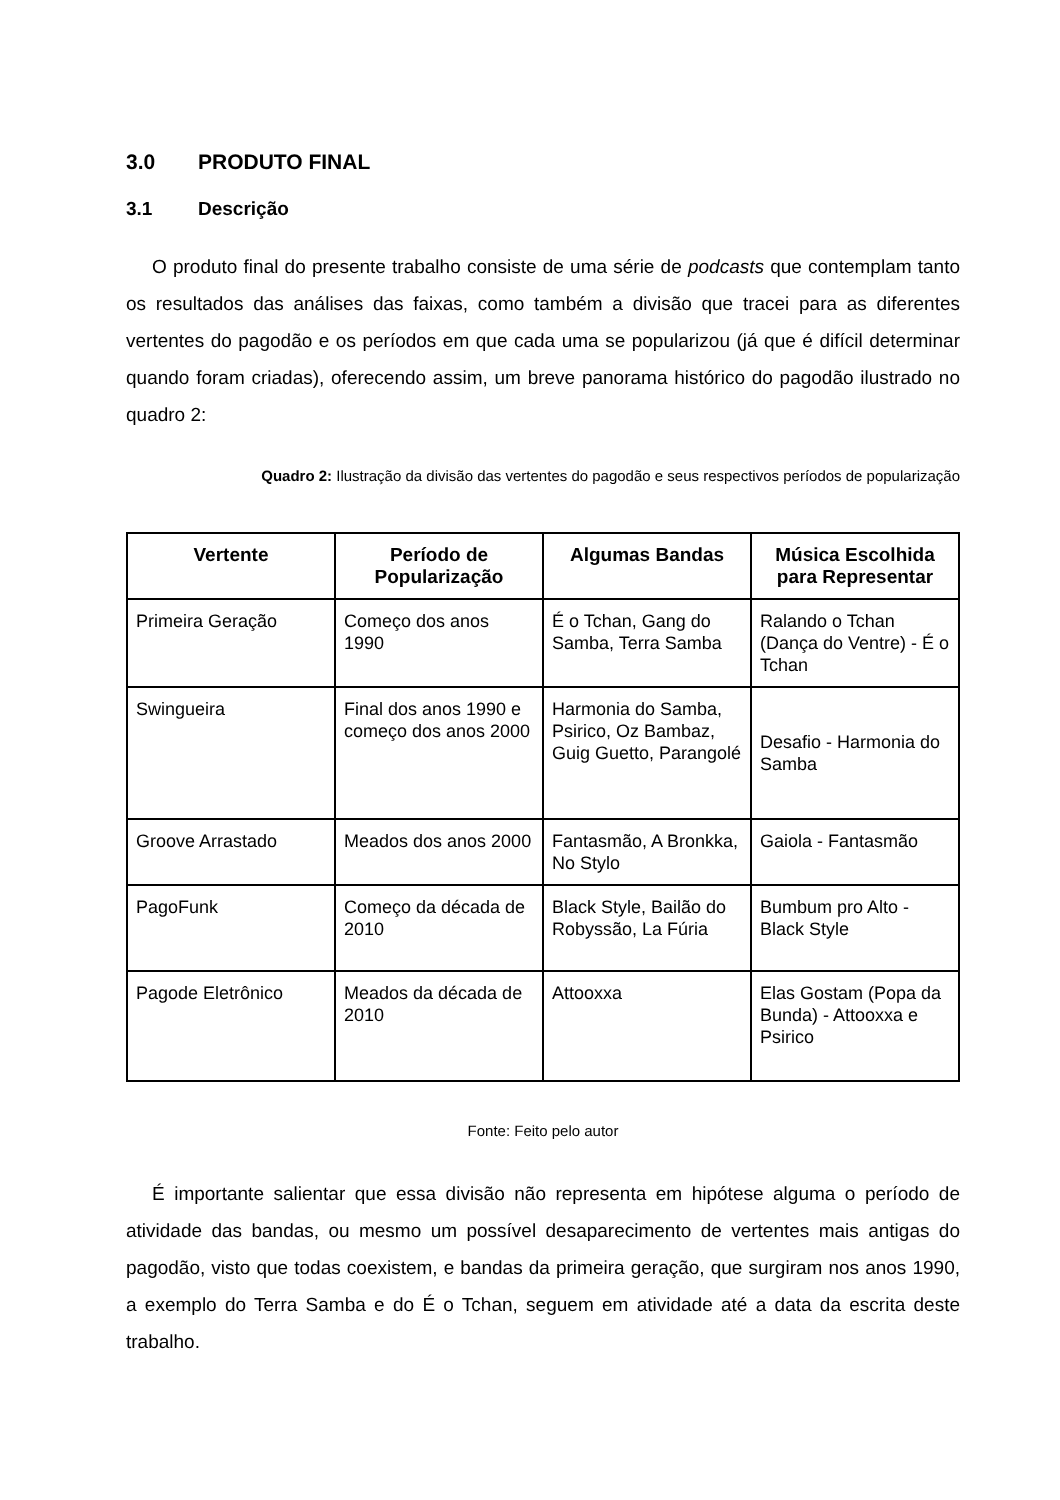3.0 PRODUTO FINAL
3.1 Descrição
O produto final do presente trabalho consiste de uma série de podcasts que contemplam tanto os resultados das análises das faixas, como também a divisão que tracei para as diferentes vertentes do pagodão e os períodos em que cada uma se popularizou (já que é difícil determinar quando foram criadas), oferecendo assim, um breve panorama histórico do pagodão ilustrado no quadro 2:
Quadro 2: Ilustração da divisão das vertentes do pagodão e seus respectivos períodos de popularização
| Vertente | Período de Popularização | Algumas Bandas | Música Escolhida para Representar |
| --- | --- | --- | --- |
| Primeira Geração | Começo dos anos 1990 | É o Tchan, Gang do Samba, Terra Samba | Ralando o Tchan (Dança do Ventre) - É o Tchan |
| Swingueira | Final dos anos 1990 e começo dos anos 2000 | Harmonia do Samba, Psirico, Oz Bambaz, Guig Guetto, Parangolé | Desafio - Harmonia do Samba |
| Groove Arrastado | Meados dos anos 2000 | Fantasmão, A Bronkka, No Stylo | Gaiola - Fantasmão |
| PagoFunk | Começo da década de 2010 | Black Style, Bailão do Robyssão, La Fúria | Bumbum pro Alto - Black Style |
| Pagode Eletrônico | Meados da década de 2010 | Attooxxa | Elas Gostam (Popa da Bunda) - Attooxxa e Psirico |
Fonte: Feito pelo autor
É importante salientar que essa divisão não representa em hipótese alguma o período de atividade das bandas, ou mesmo um possível desaparecimento de vertentes mais antigas do pagodão, visto que todas coexistem, e bandas da primeira geração, que surgiram nos anos 1990, a exemplo do Terra Samba e do É o Tchan, seguem em atividade até a data da escrita deste trabalho.